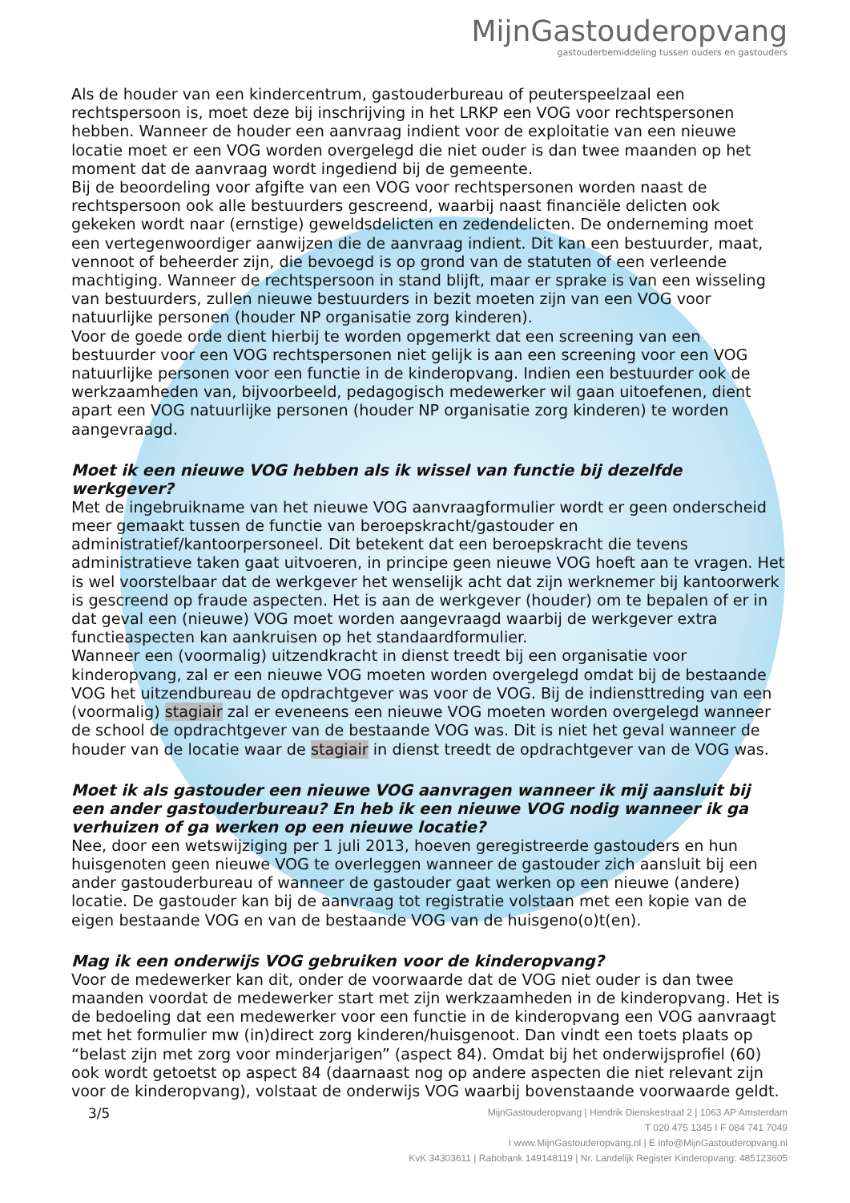MijnGastouderopvang
gastouderbemiddeling tussen ouders en gastouders
Als de houder van een kindercentrum, gastouderbureau of peuterspeelzaal een rechtspersoon is, moet deze bij inschrijving in het LRKP een VOG voor rechtspersonen hebben. Wanneer de houder een aanvraag indient voor de exploitatie van een nieuwe locatie moet er een VOG worden overgelegd die niet ouder is dan twee maanden op het moment dat de aanvraag wordt ingediend bij de gemeente.
Bij de beoordeling voor afgifte van een VOG voor rechtspersonen worden naast de rechtspersoon ook alle bestuurders gescreend, waarbij naast financiële delicten ook gekeken wordt naar (ernstige) geweldsdelicten en zedendelicten. De onderneming moet een vertegenwoordiger aanwijzen die de aanvraag indient. Dit kan een bestuurder, maat, vennoot of beheerder zijn, die bevoegd is op grond van de statuten of een verleende machtiging. Wanneer de rechtspersoon in stand blijft, maar er sprake is van een wisseling van bestuurders, zullen nieuwe bestuurders in bezit moeten zijn van een VOG voor natuurlijke personen (houder NP organisatie zorg kinderen).
Voor de goede orde dient hierbij te worden opgemerkt dat een screening van een bestuurder voor een VOG rechtspersonen niet gelijk is aan een screening voor een VOG natuurlijke personen voor een functie in de kinderopvang. Indien een bestuurder ook de werkzaamheden van, bijvoorbeeld, pedagogisch medewerker wil gaan uitoefenen, dient apart een VOG natuurlijke personen (houder NP organisatie zorg kinderen) te worden aangevraagd.
Moet ik een nieuwe VOG hebben als ik wissel van functie bij dezelfde werkgever?
Met de ingebruikname van het nieuwe VOG aanvraagformulier wordt er geen onderscheid meer gemaakt tussen de functie van beroepskracht/gastouder en administratief/kantoorpersoneel. Dit betekent dat een beroepskracht die tevens administratieve taken gaat uitvoeren, in principe geen nieuwe VOG hoeft aan te vragen. Het is wel voorstelbaar dat de werkgever het wenselijk acht dat zijn werknemer bij kantoorwerk is gescreend op fraude aspecten. Het is aan de werkgever (houder) om te bepalen of er in dat geval een (nieuwe) VOG moet worden aangevraagd waarbij de werkgever extra functieaspecten kan aankruisen op het standaardformulier.
Wanneer een (voormalig) uitzendkracht in dienst treedt bij een organisatie voor kinderopvang, zal er een nieuwe VOG moeten worden overgelegd omdat bij de bestaande VOG het uitzendbureau de opdrachtgever was voor de VOG. Bij de indiensttreding van een (voormalig) stagiair zal er eveneens een nieuwe VOG moeten worden overgelegd wanneer de school de opdrachtgever van de bestaande VOG was. Dit is niet het geval wanneer de houder van de locatie waar de stagiair in dienst treedt de opdrachtgever van de VOG was.
Moet ik als gastouder een nieuwe VOG aanvragen wanneer ik mij aansluit bij een ander gastouderbureau? En heb ik een nieuwe VOG nodig wanneer ik ga verhuizen of ga werken op een nieuwe locatie?
Nee, door een wetswijziging per 1 juli 2013, hoeven geregistreerde gastouders en hun huisgenoten geen nieuwe VOG te overleggen wanneer de gastouder zich aansluit bij een ander gastouderbureau of wanneer de gastouder gaat werken op een nieuwe (andere) locatie. De gastouder kan bij de aanvraag tot registratie volstaan met een kopie van de eigen bestaande VOG en van de bestaande VOG van de huisgeno(o)t(en).
Mag ik een onderwijs VOG gebruiken voor de kinderopvang?
Voor de medewerker kan dit, onder de voorwaarde dat de VOG niet ouder is dan twee maanden voordat de medewerker start met zijn werkzaamheden in de kinderopvang. Het is de bedoeling dat een medewerker voor een functie in de kinderopvang een VOG aanvraagt met het formulier mw (in)direct zorg kinderen/huisgenoot. Dan vindt een toets plaats op “belast zijn met zorg voor minderjarigen” (aspect 84). Omdat bij het onderwijsprofiel (60) ook wordt getoetst op aspect 84 (daarnaast nog op andere aspecten die niet relevant zijn voor de kinderopvang), volstaat de onderwijs VOG waarbij bovenstaande voorwaarde geldt.
3/5
MijnGastouderopvang | Hendrik Dienskestraat 2 | 1063 AP Amsterdam
T 020 475 1345 I F 084 741 7049
I www.MijnGastouderopvang.nl | E info@MijnGastouderopvang.nl
KvK 34303611 | Rabobank 149148119 | Nr. Landelijk Register Kinderopvang: 485123605